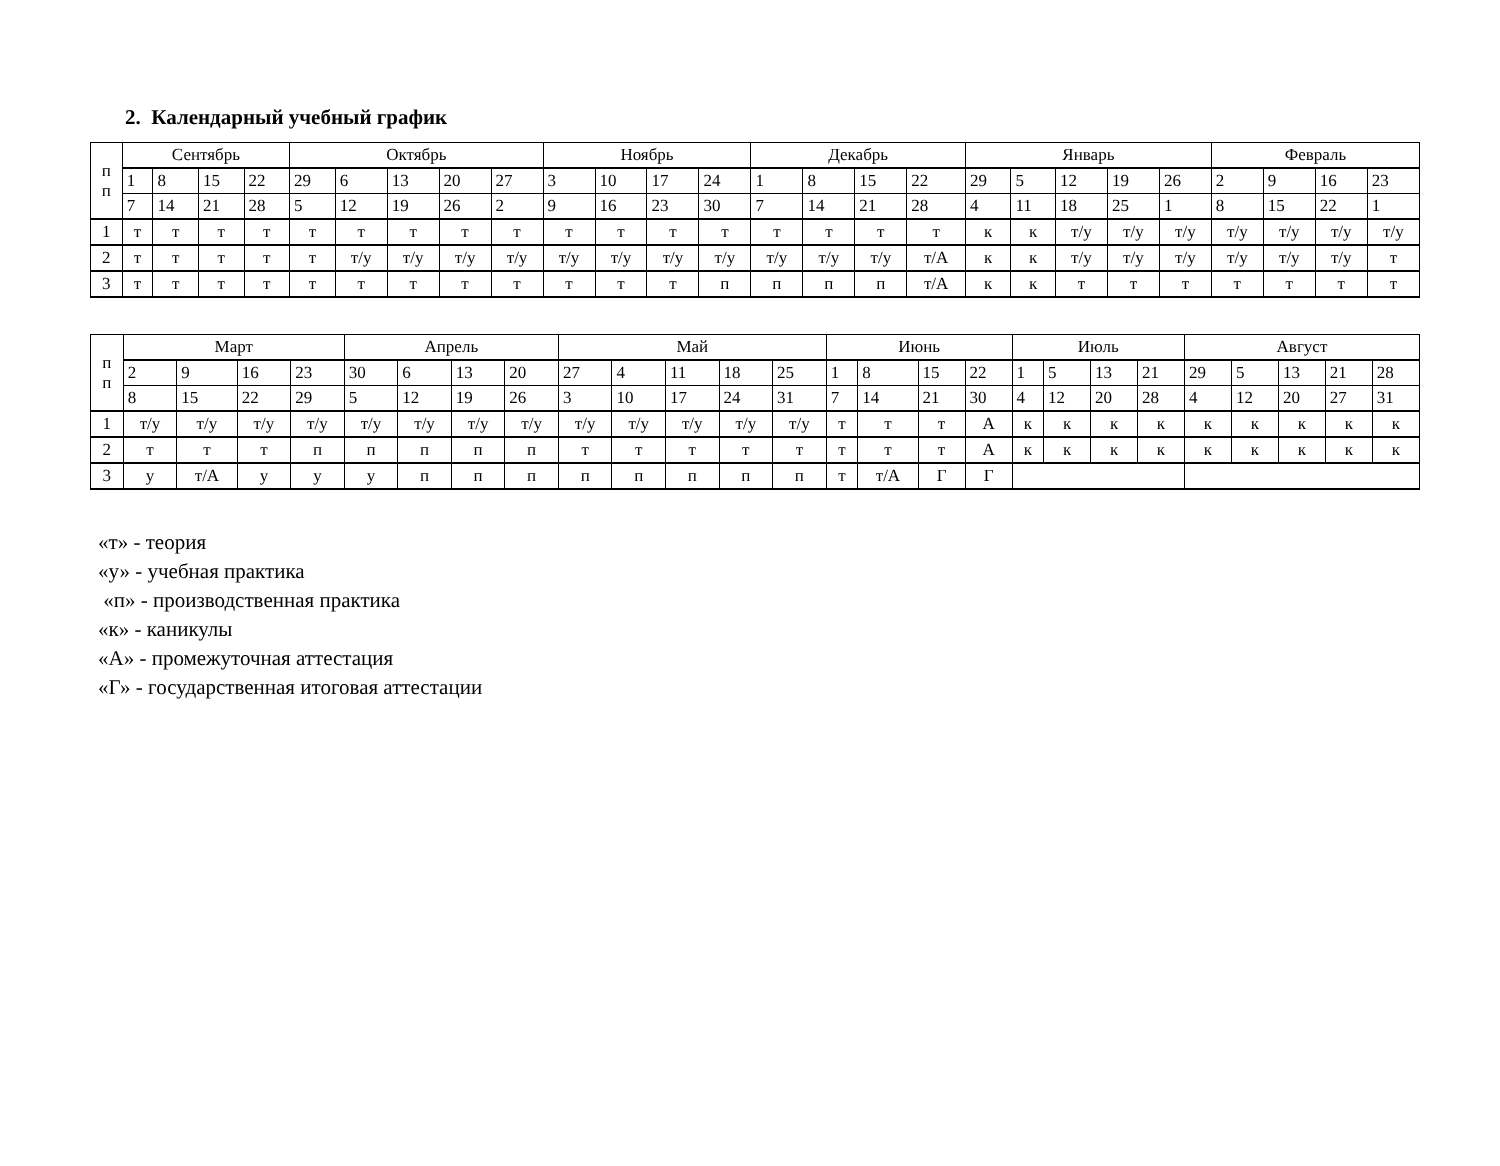2. Календарный учебный график
| п п | Сентябрь | | | | Октябрь | | | | | Ноябрь | | | | Декабрь | | | | Январь | | | | | Февраль | | | |
| --- | --- | --- | --- | --- | --- | --- | --- | --- | --- | --- | --- | --- | --- | --- | --- | --- | --- | --- | --- | --- | --- | --- | --- | --- | --- | --- |
| | 1 | 8 | 15 | 22 | 29 | 6 | 13 | 20 | 27 | 3 | 10 | 17 | 24 | 1 | 8 | 15 | 22 | 29 | 5 | 12 | 19 | 26 | 2 | 9 | 16 | 23 |
| | 7 | 14 | 21 | 28 | 5 | 12 | 19 | 26 | 2 | 9 | 16 | 23 | 30 | 7 | 14 | 21 | 28 | 4 | 11 | 18 | 25 | 1 | 8 | 15 | 22 | 1 |
| 1 | т | т | т | т | т | т | т | т | т | т | т | т | т | т | т | т | т | к | к | т/у | т/у | т/у | т/у | т/у | т/у | т/у |
| 2 | т | т | т | т | т | т/у | т/у | т/у | т/у | т/у | т/у | т/у | т/у | т/у | т/у | т/у | т/А | к | к | т/у | т/у | т/у | т/у | т/у | т/у | т |
| 3 | т | т | т | т | т | т | т | т | т | т | т | т | п | п | п | п | т/А | к | к | т | т | т | т | т | т | т |
| п п | Март | | | | Апрель | | | | Май | | | | | Июнь | | | | Июль | | | | Август | | | | |
| --- | --- | --- | --- | --- | --- | --- | --- | --- | --- | --- | --- | --- | --- | --- | --- | --- | --- | --- | --- | --- | --- | --- | --- | --- | --- | --- |
| | 2 | 9 | 16 | 23 | 30 | 6 | 13 | 20 | 27 | 4 | 11 | 18 | 25 | 1 | 8 | 15 | 22 | 1 | 5 | 13 | 21 | 29 | 5 | 13 | 21 | 28 |
| | 8 | 15 | 22 | 29 | 5 | 12 | 19 | 26 | 3 | 10 | 17 | 24 | 31 | 7 | 14 | 21 | 30 | 4 | 12 | 20 | 28 | 4 | 12 | 20 | 27 | 31 |
| 1 | т/у | т/у | т/у | т/у | т/у | т/у | т/у | т/у | т/у | т/у | т/у | т/у | т/у | т | т | т | А | к | к | к | к | к | к | к | к | к |
| 2 | т | т | т | п | п | п | п | п | т | т | т | т | т | т | т | т | А | к | к | к | к | к | к | к | к | к |
| 3 | у | т/А | у | у | у | п | п | п | п | п | п | п | п | т | т/А | Г | Г | | | | | | | | | |
«т» - теория
«у» - учебная практика
«п» - производственная практика
«к» - каникулы
«А» - промежуточная аттестация
«Г» - государственная итоговая аттестации